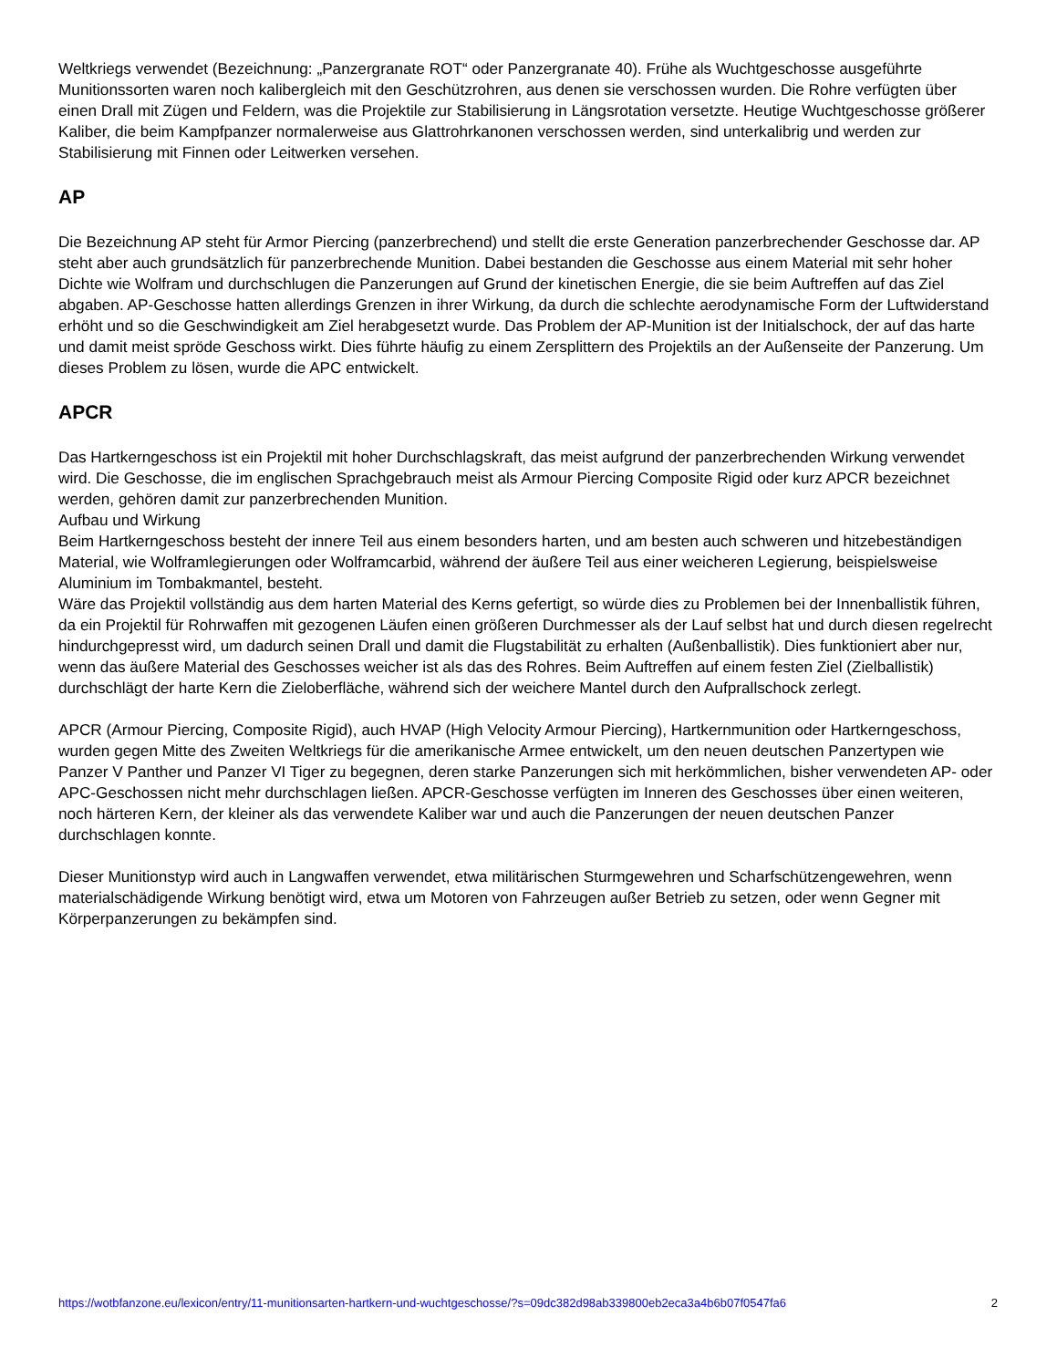Weltkriegs verwendet (Bezeichnung: „Panzergranate ROT“ oder Panzergranate 40). Frühe als Wuchtgeschosse ausgeführte Munitionssorten waren noch kalibergleich mit den Geschützrohren, aus denen sie verschossen wurden. Die Rohre verfügten über einen Drall mit Zügen und Feldern, was die Projektile zur Stabilisierung in Längsrotation versetzte. Heutige Wuchtgeschosse größerer Kaliber, die beim Kampfpanzer normalerweise aus Glattrohrkanonen verschossen werden, sind unterkalibrig und werden zur Stabilisierung mit Finnen oder Leitwerken versehen.
AP
Die Bezeichnung AP steht für Armor Piercing (panzerbrechend) und stellt die erste Generation panzerbrechender Geschosse dar. AP steht aber auch grundsätzlich für panzerbrechende Munition. Dabei bestanden die Geschosse aus einem Material mit sehr hoher Dichte wie Wolfram und durchschlugen die Panzerungen auf Grund der kinetischen Energie, die sie beim Auftreffen auf das Ziel abgaben. AP-Geschosse hatten allerdings Grenzen in ihrer Wirkung, da durch die schlechte aerodynamische Form der Luftwiderstand erhöht und so die Geschwindigkeit am Ziel herabgesetzt wurde. Das Problem der AP-Munition ist der Initialschock, der auf das harte und damit meist spröde Geschoss wirkt. Dies führte häufig zu einem Zersplittern des Projektils an der Außenseite der Panzerung. Um dieses Problem zu lösen, wurde die APC entwickelt.
APCR
Das Hartkerngeschoss ist ein Projektil mit hoher Durchschlagskraft, das meist aufgrund der panzerbrechenden Wirkung verwendet wird. Die Geschosse, die im englischen Sprachgebrauch meist als Armour Piercing Composite Rigid oder kurz APCR bezeichnet werden, gehören damit zur panzerbrechenden Munition.
Aufbau und Wirkung
Beim Hartkerngeschoss besteht der innere Teil aus einem besonders harten, und am besten auch schweren und hitzebeständigen Material, wie Wolframlegierungen oder Wolframcarbid, während der äußere Teil aus einer weicheren Legierung, beispielsweise Aluminium im Tombakmantel, besteht.
Wäre das Projektil vollständig aus dem harten Material des Kerns gefertigt, so würde dies zu Problemen bei der Innenballistik führen, da ein Projektil für Rohrwaffen mit gezogenen Läufen einen größeren Durchmesser als der Lauf selbst hat und durch diesen regelrecht hindurchgepresst wird, um dadurch seinen Drall und damit die Flugstabilität zu erhalten (Außenballistik). Dies funktioniert aber nur, wenn das äußere Material des Geschosses weicher ist als das des Rohres. Beim Auftreffen auf einem festen Ziel (Zielballistik) durchschlägt der harte Kern die Zieloberfläche, während sich der weichere Mantel durch den Aufprallschock zerlegt.
APCR (Armour Piercing, Composite Rigid), auch HVAP (High Velocity Armour Piercing), Hartkernmunition oder Hartkerngeschoss, wurden gegen Mitte des Zweiten Weltkriegs für die amerikanische Armee entwickelt, um den neuen deutschen Panzertypen wie Panzer V Panther und Panzer VI Tiger zu begegnen, deren starke Panzerungen sich mit herkömmlichen, bisher verwendeten AP- oder APC-Geschossen nicht mehr durchschlagen ließen. APCR-Geschosse verfügten im Inneren des Geschosses über einen weiteren, noch härteren Kern, der kleiner als das verwendete Kaliber war und auch die Panzerungen der neuen deutschen Panzer durchschlagen konnte.
Dieser Munitionstyp wird auch in Langwaffen verwendet, etwa militärischen Sturmgewehren und Scharfschützengewehren, wenn materialschädigende Wirkung benötigt wird, etwa um Motoren von Fahrzeugen außer Betrieb zu setzen, oder wenn Gegner mit Körperpanzerungen zu bekämpfen sind.
https://wotbfanzone.eu/lexicon/entry/11-munitionsarten-hartkern-und-wuchtgeschosse/?s=09dc382d98ab339800eb2eca3a4b6b07f0547fa6 2